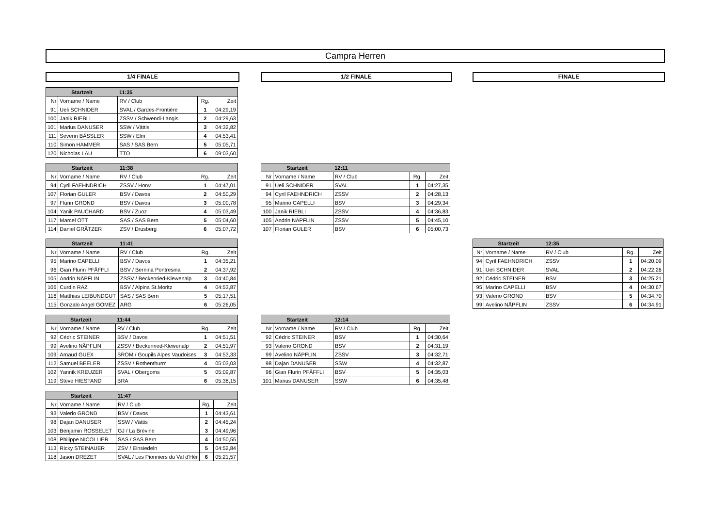Campra Herren
1/4 FINALE 1/2 FINALE FINALE
| Startzeit | | 11:35 | | |
| --- | --- | --- | --- | --- |
| Nr | Vorname / Name | RV / Club | Rg. | Zeit |
| 91 | Ueli SCHNIDER | SVAL / Gardes-Frontière | 1 | 04:29,19 |
| 100 | Janik RIEBLI | ZSSV / Schwendi-Langis | 2 | 04:29,63 |
| 101 | Marius DANUSER | SSW / Vättis | 3 | 04:32,82 |
| 111 | Severin BÄSSLER | SSW / Elm | 4 | 04:53,41 |
| 110 | Simon HAMMER | SAS / SAS Bern | 5 | 05:05,71 |
| 120 | Nicholas LAU | TTO | 6 | 09:03,60 |
| Startzeit | | 11:38 | | |
| --- | --- | --- | --- | --- |
| Nr | Vorname / Name | RV / Club | Rg. | Zeit |
| 94 | Cyril FAEHNDRICH | ZSSV / Horw | 1 | 04:47,01 |
| 107 | Florian GULER | BSV / Davos | 2 | 04:50,29 |
| 97 | Flurin GROND | BSV / Davos | 3 | 05:00,78 |
| 104 | Yanik PAUCHARD | BSV / Zuoz | 4 | 05:03,49 |
| 117 | Marcel OTT | SAS / SAS Bern | 5 | 05:04,60 |
| 114 | Daniel GRÄTZER | ZSV / Drusberg | 6 | 05:07,72 |
| Startzeit | | 12:11 | | |
| --- | --- | --- | --- | --- |
| Nr | Vorname / Name | RV / Club | Rg. | Zeit |
| 91 | Ueli SCHNIDER | SVAL | 1 | 04:27,35 |
| 94 | Cyril FAEHNDRICH | ZSSV | 2 | 04:28,13 |
| 95 | Marino CAPELLI | BSV | 3 | 04:29,34 |
| 100 | Janik RIEBLI | ZSSV | 4 | 04:36,83 |
| 105 | Andrin NÄPFLIN | ZSSV | 5 | 04:45,10 |
| 107 | Florian GULER | BSV | 6 | 05:00,73 |
| Startzeit | | 11:41 | | |
| --- | --- | --- | --- | --- |
| Nr | Vorname / Name | RV / Club | Rg. | Zeit |
| 95 | Marino CAPELLI | BSV / Davos | 1 | 04:35,21 |
| 96 | Gian Flurin PFÄFFLI | BSV / Bernina Pontresina | 2 | 04:37,92 |
| 105 | Andrin NÄPFLIN | ZSSV / Beckenried-Klewenalp | 3 | 04:40,84 |
| 106 | Curdin RÄZ | BSV / Alpina St.Moritz | 4 | 04:53,87 |
| 116 | Matthias LEIBUNDGUT | SAS / SAS Bern | 5 | 05:17,51 |
| 115 | Gonzalo Angel GOMEZ | ARG | 6 | 05:26,05 |
| Startzeit | | 12:35 | | |
| --- | --- | --- | --- | --- |
| Nr | Vorname / Name | RV / Club | Rg. | Zeit |
| 94 | Cyril FAEHNDRICH | ZSSV | 1 | 04:20,09 |
| 91 | Ueli SCHNIDER | SVAL | 2 | 04:22,26 |
| 92 | Cédric STEINER | BSV | 3 | 04:25,21 |
| 95 | Marino CAPELLI | BSV | 4 | 04:30,67 |
| 93 | Valerio GROND | BSV | 5 | 04:34,70 |
| 99 | Avelino NÄPFLIN | ZSSV | 6 | 04:34,91 |
| Startzeit | | 11:44 | | |
| --- | --- | --- | --- | --- |
| Nr | Vorname / Name | RV / Club | Rg. | Zeit |
| 92 | Cédric STEINER | BSV / Davos | 1 | 04:51,51 |
| 99 | Avelino NÄPFLIN | ZSSV / Beckenried-Klewenalp | 2 | 04:51,97 |
| 109 | Arnaud GUEX | SROM / Goupils Alpes Vaudoises | 3 | 04:53,33 |
| 112 | Samuel BEELER | ZSSV / Rothenthurm | 4 | 05:03,03 |
| 102 | Yannik KREUZER | SVAL / Obergoms | 5 | 05:09,87 |
| 119 | Steve HIESTAND | BRA | 6 | 05:38,15 |
| Startzeit | | 12:14 | | |
| --- | --- | --- | --- | --- |
| Nr | Vorname / Name | RV / Club | Rg. | Zeit |
| 92 | Cédric STEINER | BSV | 1 | 04:30,64 |
| 93 | Valerio GROND | BSV | 2 | 04:31,19 |
| 99 | Avelino NÄPFLIN | ZSSV | 3 | 04:32,71 |
| 98 | Dajan DANUSER | SSW | 4 | 04:32,87 |
| 96 | Gian Flurin PFÄFFLI | BSV | 5 | 04:35,03 |
| 101 | Marius DANUSER | SSW | 6 | 04:35,48 |
| Startzeit | | 11:47 | | |
| --- | --- | --- | --- | --- |
| Nr | Vorname / Name | RV / Club | Rg. | Zeit |
| 93 | Valerio GROND | BSV / Davos | 1 | 04:43,61 |
| 98 | Dajan DANUSER | SSW / Vättis | 2 | 04:45,24 |
| 103 | Benjamin ROSSELET | GJ / La Brévine | 3 | 04:49,96 |
| 108 | Philippe NICOLLIER | SAS / SAS Bern | 4 | 04:50,55 |
| 113 | Ricky STEINAUER | ZSV / Einsiedeln | 5 | 04:52,84 |
| 118 | Jason DREZET | SVAL / Les Pionniers du Val d'Hér | 6 | 05:21,57 |